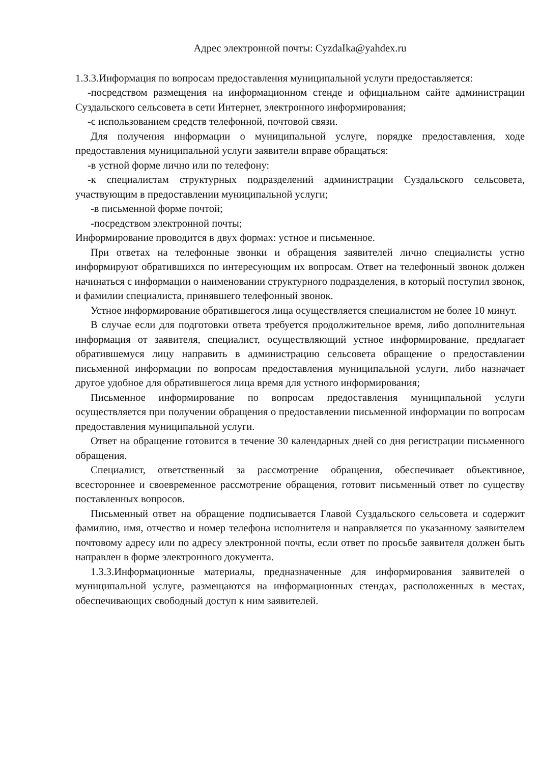Адрес электронной почты: CyzdaIka@yahdex.ru
1.3.3.Информация по вопросам предоставления муниципальной услуги предоставляется:
-посредством размещения на информационном стенде и официальном сайте администрации Суздальского сельсовета в сети Интернет, электронного информирования;
-с использованием средств телефонной, почтовой связи.
Для получения информации о муниципальной услуге, порядке предоставления, ходе предоставления муниципальной услуги заявители вправе обращаться:
-в устной форме лично или по телефону:
-к специалистам структурных подразделений администрации Суздальского сельсовета, участвующим в предоставлении муниципальной услуги;
-в письменной форме почтой;
-посредством электронной почты;
Информирование проводится в двух формах: устное и письменное.
При ответах на телефонные звонки и обращения заявителей лично специалисты устно информируют обратившихся по интересующим их вопросам. Ответ на телефонный звонок должен начинаться с информации о наименовании структурного подразделения, в который поступил звонок, и фамилии специалиста, принявшего телефонный звонок.
Устное информирование обратившегося лица осуществляется специалистом не более 10 минут.
В случае если для подготовки ответа требуется продолжительное время, либо дополнительная информация от заявителя, специалист, осуществляющий устное информирование, предлагает обратившемуся лицу направить в администрацию сельсовета обращение о предоставлении письменной информации по вопросам предоставления муниципальной услуги, либо назначает другое удобное для обратившегося лица время для устного информирования;
Письменное информирование по вопросам предоставления муниципальной услуги осуществляется при получении обращения о предоставлении письменной информации по вопросам предоставления муниципальной услуги.
Ответ на обращение готовится в течение 30 календарных дней со дня регистрации письменного обращения.
Специалист, ответственный за рассмотрение обращения, обеспечивает объективное, всестороннее и своевременное рассмотрение обращения, готовит письменный ответ по существу поставленных вопросов.
Письменный ответ на обращение подписывается Главой Суздальского сельсовета и содержит фамилию, имя, отчество и номер телефона исполнителя и направляется по указанному заявителем почтовому адресу или по адресу электронной почты, если ответ по просьбе заявителя должен быть направлен в форме электронного документа.
1.3.3.Информационные материалы, предназначенные для информирования заявителей о муниципальной услуге, размещаются на информационных стендах, расположенных в местах, обеспечивающих свободный доступ к ним заявителей.